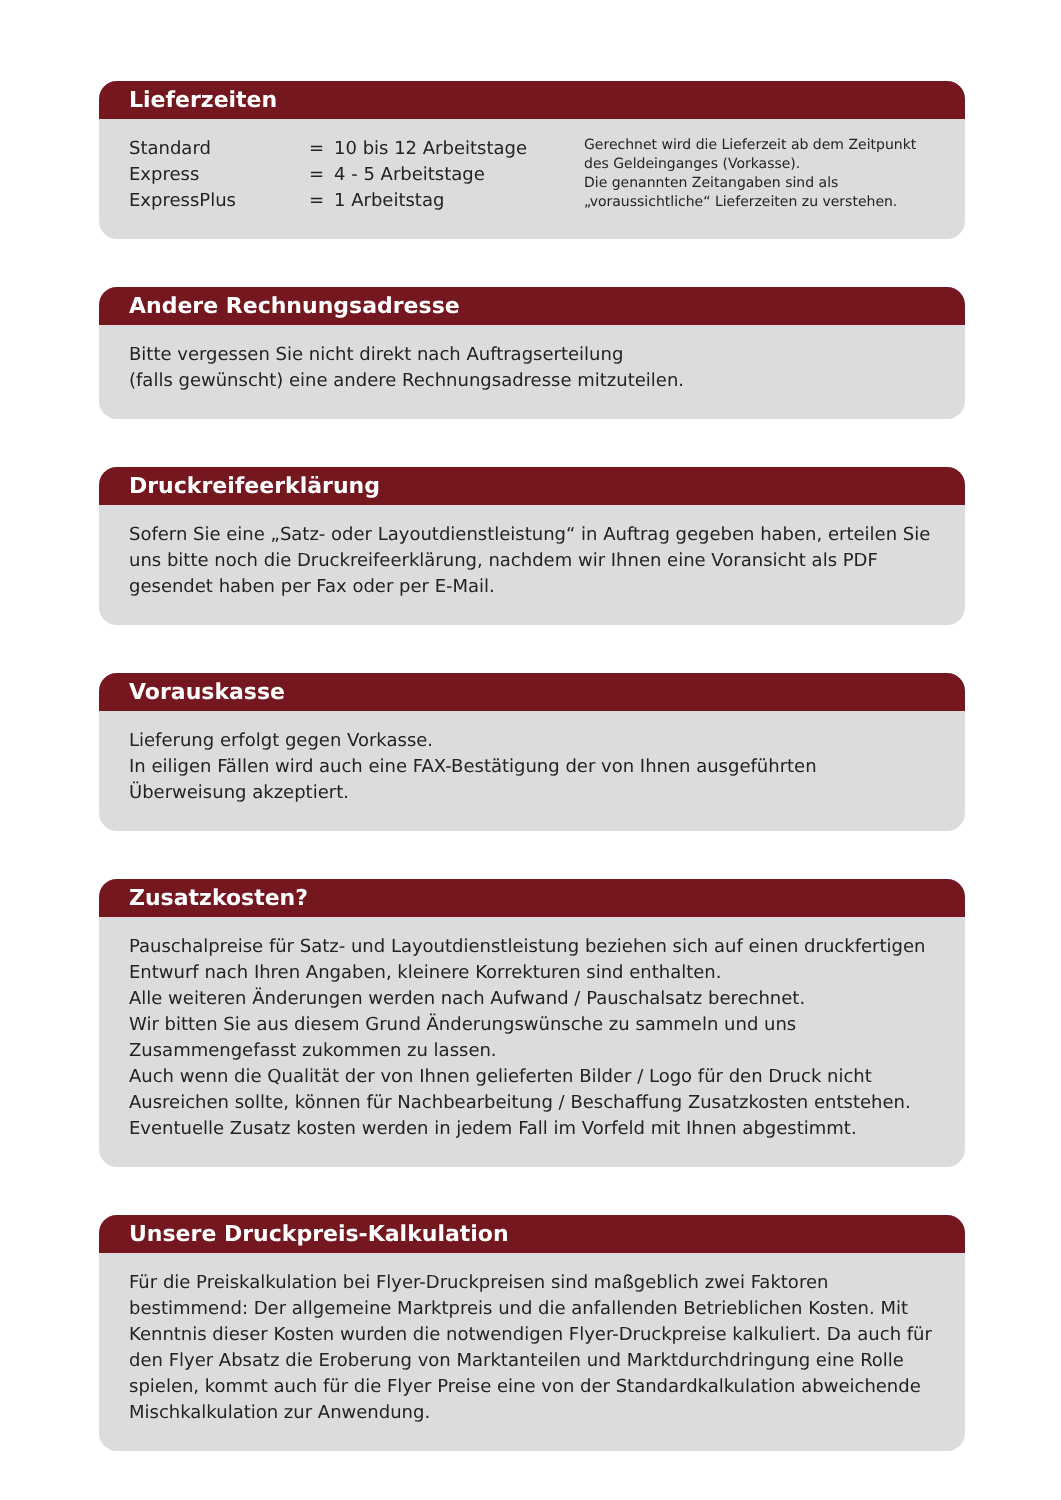Lieferzeiten
Standard = 10 bis 12 Arbeitstage
Express = 4 - 5 Arbeitstage
ExpressPlus = 1 Arbeitstag
Gerechnet wird die Lieferzeit ab dem Zeitpunkt des Geldeinganges (Vorkasse).
Die genannten Zeitangaben sind als „voraussichtliche“ Lieferzeiten zu verstehen.
Andere Rechnungsadresse
Bitte vergessen Sie nicht direkt nach Auftragserteilung
(falls gewünscht) eine andere Rechnungsadresse mitzuteilen.
Druckreifeerklärung
Sofern Sie eine „Satz- oder Layoutdienstleistung“ in Auftrag gegeben haben, erteilen Sie uns bitte noch die Druckreifeerklärung, nachdem wir Ihnen eine Voransicht als PDF gesendet haben per Fax oder per E-Mail.
Vorauskasse
Lieferung erfolgt gegen Vorkasse.
In eiligen Fällen wird auch eine FAX-Bestätigung der von Ihnen ausgeführten Überweisung akzeptiert.
Zusatzkosten?
Pauschalpreise für Satz- und Layoutdienstleistung beziehen sich auf einen druckfertigen Entwurf nach Ihren Angaben, kleinere Korrekturen sind enthalten.
Alle weiteren Änderungen werden nach Aufwand / Pauschalsatz berechnet.
Wir bitten Sie aus diesem Grund Änderungswünsche zu sammeln und uns Zusammengefasst zukommen zu lassen.
Auch wenn die Qualität der von Ihnen gelieferten Bilder / Logo für den Druck nicht Ausreichen sollte, können für Nachbearbeitung / Beschaffung Zusatzkosten entstehen.
Eventuelle Zusatz kosten werden in jedem Fall im Vorfeld mit Ihnen abgestimmt.
Unsere Druckpreis-Kalkulation
Für die Preiskalkulation bei Flyer-Druckpreisen sind maßgeblich zwei Faktoren bestimmend: Der allgemeine Marktpreis und die anfallenden Betrieblichen Kosten. Mit Kenntnis dieser Kosten wurden die notwendigen Flyer-Druckpreise kalkuliert. Da auch für den Flyer Absatz die Eroberung von Marktanteilen und Marktdurchdringung eine Rolle spielen, kommt auch für die Flyer Preise eine von der Standardkalkulation abweichende Mischkalkulation zur Anwendung.